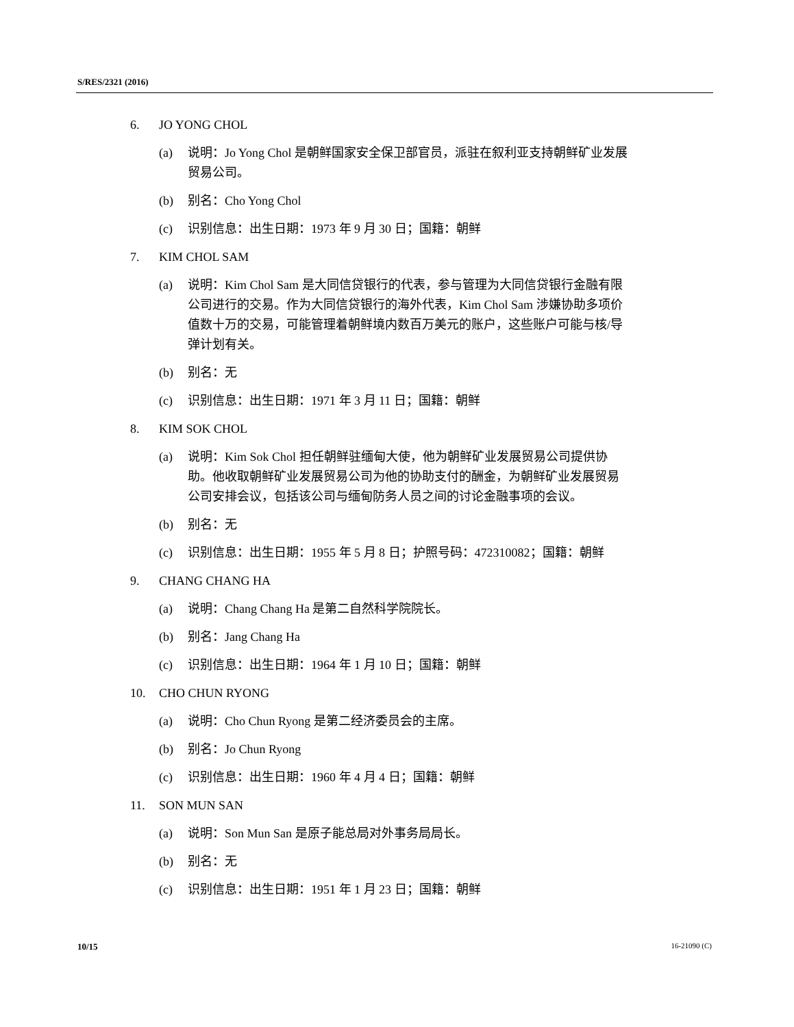S/RES/2321 (2016)
6. JO YONG CHOL
(a) 说明：Jo Yong Chol 是朝鲜国家安全保卫部官员，派驻在叙利亚支持朝鲜矿业发展贸易公司。
(b) 别名：Cho Yong Chol
(c) 识别信息：出生日期：1973 年 9 月 30 日；国籍：朝鲜
7. KIM CHOL SAM
(a) 说明：Kim Chol Sam 是大同信贷银行的代表，参与管理为大同信贷银行金融有限公司进行的交易。作为大同信贷银行的海外代表，Kim Chol Sam 涉嫌协助多项价值数十万的交易，可能管理着朝鲜境内数百万美元的账户，这些账户可能与核/导弹计划有关。
(b) 别名：无
(c) 识别信息：出生日期：1971 年 3 月 11 日；国籍：朝鲜
8. KIM SOK CHOL
(a) 说明：Kim Sok Chol 担任朝鲜驻缅甸大使，他为朝鲜矿业发展贸易公司提供协助。他收取朝鲜矿业发展贸易公司为他的协助支付的酬金，为朝鲜矿业发展贸易公司安排会议，包括该公司与缅甸防务人员之间的讨论金融事项的会议。
(b) 别名：无
(c) 识别信息：出生日期：1955 年 5 月 8 日；护照号码：472310082；国籍：朝鲜
9. CHANG CHANG HA
(a) 说明：Chang Chang Ha 是第二自然科学院院长。
(b) 别名：Jang Chang Ha
(c) 识别信息：出生日期：1964 年 1 月 10 日；国籍：朝鲜
10. CHO CHUN RYONG
(a) 说明：Cho Chun Ryong 是第二经济委员会的主席。
(b) 别名：Jo Chun Ryong
(c) 识别信息：出生日期：1960 年 4 月 4 日；国籍：朝鲜
11. SON MUN SAN
(a) 说明：Son Mun San 是原子能总局对外事务局局长。
(b) 别名：无
(c) 识别信息：出生日期：1951 年 1 月 23 日；国籍：朝鲜
10/15 16-21090 (C)